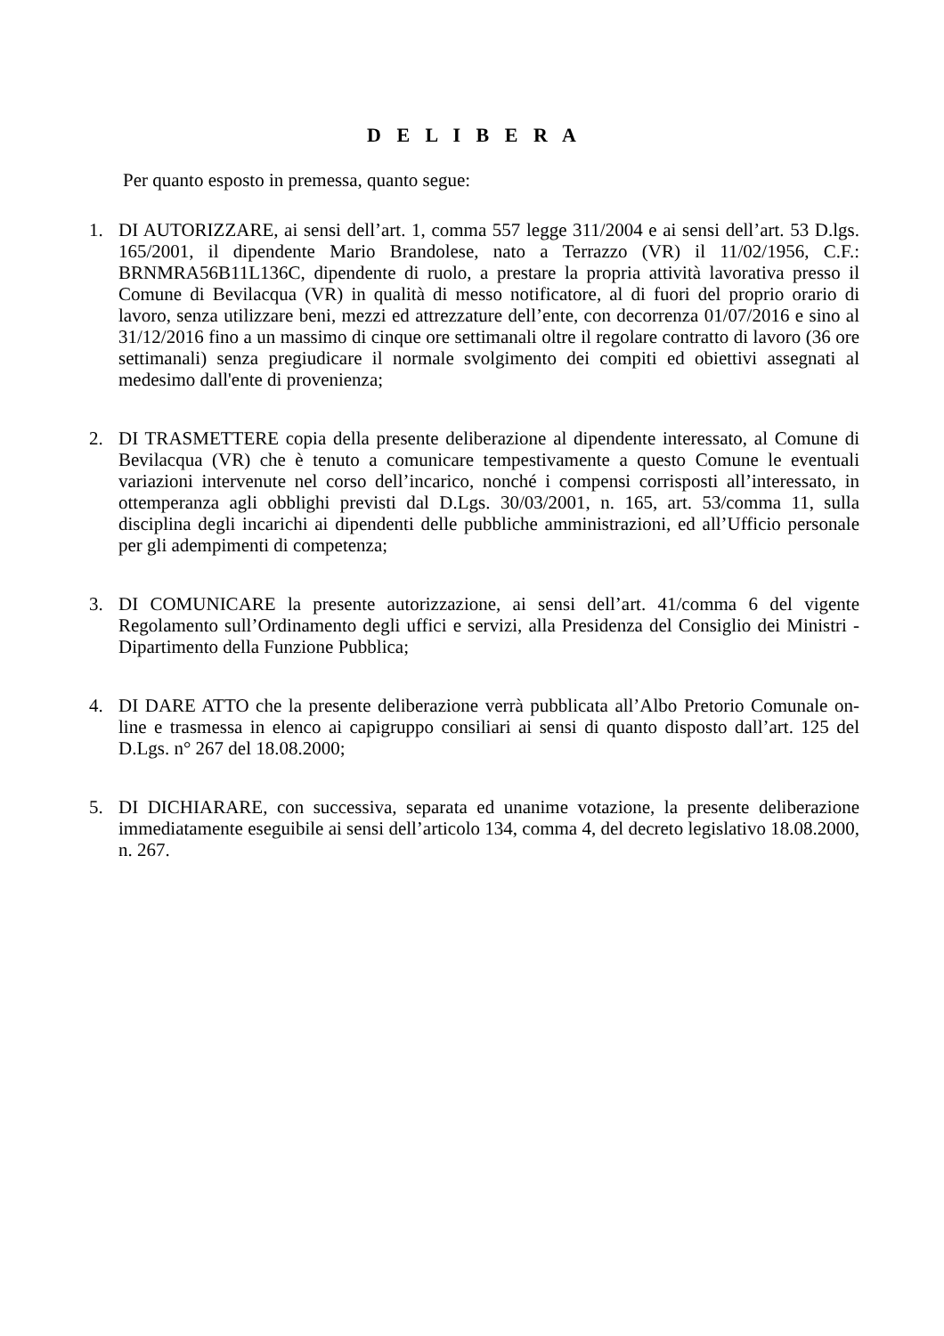D E L I B E R A
Per quanto esposto in premessa, quanto segue:
1. DI AUTORIZZARE, ai sensi dell’art. 1, comma 557 legge 311/2004 e ai sensi dell’art. 53 D.lgs. 165/2001, il dipendente Mario Brandolese, nato a Terrazzo (VR) il 11/02/1956, C.F.: BRNMRA56B11L136C, dipendente di ruolo, a prestare la propria attività lavorativa presso il Comune di Bevilacqua (VR) in qualità di messo notificatore, al di fuori del proprio orario di lavoro, senza utilizzare beni, mezzi ed attrezzature dell’ente, con decorrenza 01/07/2016 e sino al 31/12/2016 fino a un massimo di cinque ore settimanali oltre il regolare contratto di lavoro (36 ore settimanali) senza pregiudicare il normale svolgimento dei compiti ed obiettivi assegnati al medesimo dall'ente di provenienza;
2. DI TRASMETTERE copia della presente deliberazione al dipendente interessato, al Comune di Bevilacqua (VR) che è tenuto a comunicare tempestivamente a questo Comune le eventuali variazioni intervenute nel corso dell’incarico, nonché i compensi corrisposti all’interessato, in ottemperanza agli obblighi previsti dal D.Lgs. 30/03/2001, n. 165, art. 53/comma 11, sulla disciplina degli incarichi ai dipendenti delle pubbliche amministrazioni, ed all’Ufficio personale per gli adempimenti di competenza;
3. DI COMUNICARE la presente autorizzazione, ai sensi dell’art. 41/comma 6 del vigente Regolamento sull’Ordinamento degli uffici e servizi, alla Presidenza del Consiglio dei Ministri - Dipartimento della Funzione Pubblica;
4. DI DARE ATTO che la presente deliberazione verrà pubblicata all’Albo Pretorio Comunale on-line e trasmessa in elenco ai capigruppo consiliari ai sensi di quanto disposto dall’art. 125 del D.Lgs. n° 267 del 18.08.2000;
5. DI DICHIARARE, con successiva, separata ed unanime votazione, la presente deliberazione immediatamente eseguibile ai sensi dell’articolo 134, comma 4, del decreto legislativo 18.08.2000, n. 267.